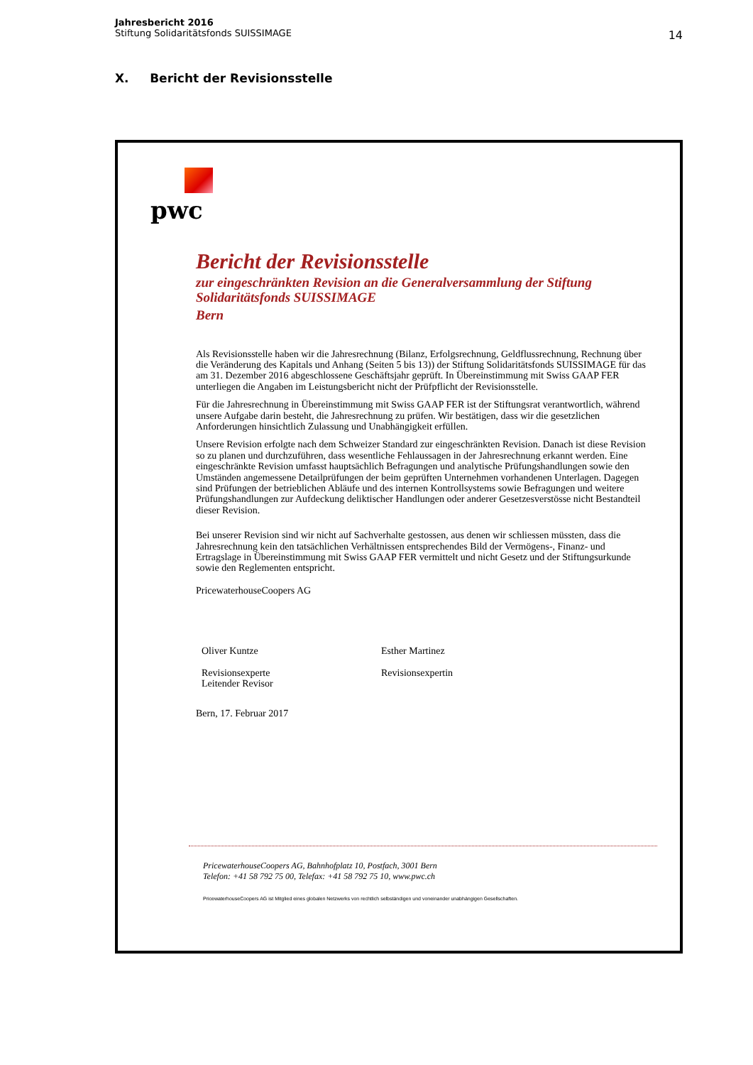Jahresbericht 2016
Stiftung Solidaritätsfonds SUISSIMAGE
14
X. Bericht der Revisionsstelle
pwc
Bericht der Revisionsstelle
zur eingeschränkten Revision an die Generalversammlung der Stiftung Solidaritätsfonds SUISSIMAGE
Bern
Als Revisionsstelle haben wir die Jahresrechnung (Bilanz, Erfolgsrechnung, Geldflussrechnung, Rechnung über die Veränderung des Kapitals und Anhang (Seiten 5 bis 13)) der Stiftung Solidaritätsfonds SUISSIMAGE für das am 31. Dezember 2016 abgeschlossene Geschäftsjahr geprüft. In Übereinstimmung mit Swiss GAAP FER unterliegen die Angaben im Leistungsbericht nicht der Prüfpflicht der Revisionsstelle.
Für die Jahresrechnung in Übereinstimmung mit Swiss GAAP FER ist der Stiftungsrat verantwortlich, während unsere Aufgabe darin besteht, die Jahresrechnung zu prüfen. Wir bestätigen, dass wir die gesetzlichen Anforderungen hinsichtlich Zulassung und Unabhängigkeit erfüllen.
Unsere Revision erfolgte nach dem Schweizer Standard zur eingeschränkten Revision. Danach ist diese Revision so zu planen und durchzuführen, dass wesentliche Fehlaussagen in der Jahresrechnung erkannt werden. Eine eingeschränkte Revision umfasst hauptsächlich Befragungen und analytische Prüfungshandlungen sowie den Umständen angemessene Detailprüfungen der beim geprüften Unternehmen vorhandenen Unterlagen. Dagegen sind Prüfungen der betrieblichen Abläufe und des internen Kontrollsystems sowie Befragungen und weitere Prüfungshandlungen zur Aufdeckung deliktischer Handlungen oder anderer Gesetzesverstösse nicht Bestandteil dieser Revision.
Bei unserer Revision sind wir nicht auf Sachverhalte gestossen, aus denen wir schliessen müssten, dass die Jahresrechnung kein den tatsächlichen Verhältnissen entsprechendes Bild der Vermögens-, Finanz- und Ertragslage in Übereinstimmung mit Swiss GAAP FER vermittelt und nicht Gesetz und der Stiftungsurkunde sowie den Reglementen entspricht.
PricewaterhouseCoopers AG
Oliver Kuntze
Revisionsexperte
Leitender Revisor
Esther Martinez
Revisionsexpertin
Bern, 17. Februar 2017
PricewaterhouseCoopers AG, Bahnhofplatz 10, Postfach, 3001 Bern
Telefon: +41 58 792 75 00, Telefax: +41 58 792 75 10, www.pwc.ch
PricewaterhouseCoopers AG ist Mitglied eines globalen Netzwerks von rechtlich selbständigen und voneinander unabhängigen Gesellschaften.